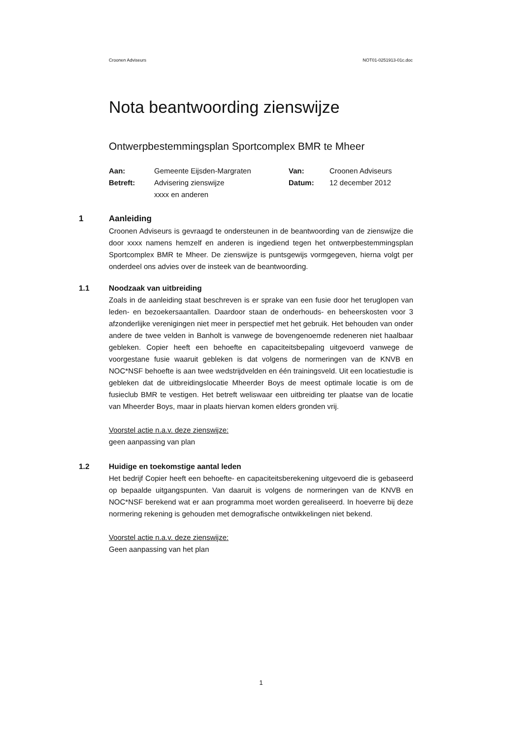Croonen Adviseurs NOT01-0251913-01c.doc
Nota beantwoording zienswijze
Ontwerpbestemmingsplan Sportcomplex BMR te Mheer
| Aan: | Gemeente Eijsden-Margraten | Van: | Croonen Adviseurs |
| Betreft: | Advisering zienswijze xxxx en anderen | Datum: | 12 december 2012 |
1 Aanleiding
Croonen Adviseurs is gevraagd te ondersteunen in de beantwoording van de zienswijze die door xxxx namens hemzelf en anderen is ingediend tegen het ontwerpbestemmingsplan Sportcomplex BMR te Mheer. De zienswijze is puntsgewijs vormgegeven, hierna volgt per onderdeel ons advies over de insteek van de beantwoording.
1.1 Noodzaak van uitbreiding
Zoals in de aanleiding staat beschreven is er sprake van een fusie door het teruglopen van leden- en bezoekersaantallen. Daardoor staan de onderhouds- en beheerskosten voor 3 afzonderlijke verenigingen niet meer in perspectief met het gebruik. Het behouden van onder andere de twee velden in Banholt is vanwege de bovengenoemde redeneren niet haalbaar gebleken. Copier heeft een behoefte en capaciteitsbepaling uitgevoerd vanwege de voorgestane fusie waaruit gebleken is dat volgens de normeringen van de KNVB en NOC*NSF behoefte is aan twee wedstrijdvelden en één trainingsveld. Uit een locatiestudie is gebleken dat de uitbreidingslocatie Mheerder Boys de meest optimale locatie is om de fusieclub BMR te vestigen. Het betreft weliswaar een uitbreiding ter plaatse van de locatie van Mheerder Boys, maar in plaats hiervan komen elders gronden vrij.
Voorstel actie n.a.v. deze zienswijze:
geen aanpassing van plan
1.2 Huidige en toekomstige aantal leden
Het bedrijf Copier heeft een behoefte- en capaciteitsberekening uitgevoerd die is gebaseerd op bepaalde uitgangspunten. Van daaruit is volgens de normeringen van de KNVB en NOC*NSF berekend wat er aan programma moet worden gerealiseerd. In hoeverre bij deze normering rekening is gehouden met demografische ontwikkelingen niet bekend.
Voorstel actie n.a.v. deze zienswijze:
Geen aanpassing van het plan
1